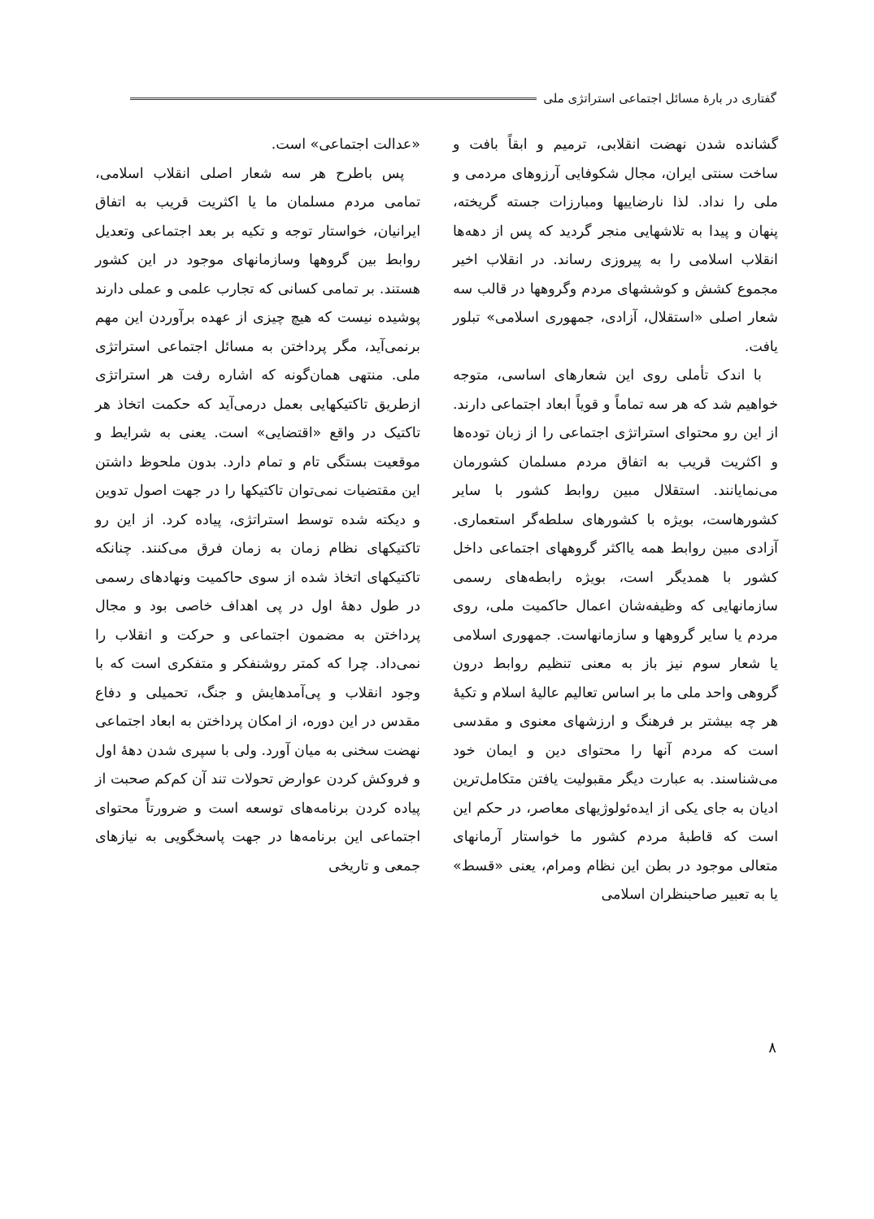گفتاری در بارهٔ مسائل اجتماعی استراتژی ملی
گشانده شدن نهضت انقلابی، ترمیم و ابقاً بافت و ساخت سنتی ایران، مجال شکوفایی آرزوهای مردمی و ملی را نداد. لذا نارضاییها ومبارزات جسته گریخته، پنهان و پیدا به تلاشهایی منجر گردید که پس از دهه‌ها انقلاب اسلامی را به پیروزی رساند. در انقلاب اخیر مجموع کشش و کوششهای مردم وگروهها در قالب سه شعار اصلی «استقلال، آزادی، جمهوری اسلامی» تبلور یافت.
با اندک تأملی روی این شعارهای اساسی، متوجه خواهیم شد که هر سه تماماً و قویاً ابعاد اجتماعی دارند. از این رو محتوای استراتژی اجتماعی را از زبان توده‌ها و اکثریت قریب به اتفاق مردم مسلمان کشورمان می‌نمایانند. استقلال مبین روابط کشور با سایر کشورهاست، بویژه با کشورهای سلطه‌گر استعماری. آزادی مبین روابط همه یااکثر گروههای اجتماعی داخل کشور با همدیگر است، بویژه رابطه‌های رسمی سازمانهایی که وظیفه‌شان اعمال حاکمیت ملی، روی مردم یا سایر گروهها و سازمانهاست. جمهوری اسلامی یا شعار سوم نیز باز به معنی تنظیم روابط درون گروهی واحد ملی ما بر اساس تعالیم عالیهٔ اسلام و تکیهٔ هر چه بیشتر بر فرهنگ و ارزشهای معنوی و مقدسی است که مردم آنها را محتوای دین و ایمان خود می‌شناسند. به عبارت دیگر مقبولیت یافتن متکامل‌ترین ادیان به جای یکی از ایده‌ئولوژیهای معاصر، در حکم این است که قاطبهٔ مردم کشور ما خواستار آرمانهای متعالی موجود در بطن این نظام ومرام، یعنی «قسط» یا به تعبیر صاحبنظران اسلامی
«عدالت اجتماعی» است.
پس باطرح هر سه شعار اصلی انقلاب اسلامی، تمامی مردم مسلمان ما یا اکثریت قریب به اتفاق ایرانیان، خواستار توجه و تکیه بر بعد اجتماعی وتعدیل روابط بین گروهها وسازمانهای موجود در این کشور هستند. بر تمامی کسانی که تجارب علمی و عملی دارند پوشیده نیست که هیچ چیزی از عهده برآوردن این مهم برنمی‌آید، مگر پرداختن به مسائل اجتماعی استراتژی ملی. منتهی همان‌گونه که اشاره رفت هر استراتژی ازطریق تاکتیکهایی بعمل درمی‌آید که حکمت اتخاذ هر تاکتیک در واقع «اقتضایی» است. یعنی به شرایط و موقعیت بستگی تام و تمام دارد. بدون ملحوظ داشتن این مقتضیات نمی‌توان تاکتیکها را در جهت اصول تدوین و دیکته شده توسط استراتژی، پیاده کرد. از این رو تاکتیکهای نظام زمان به زمان فرق می‌کنند. چنانکه تاکتیکهای اتخاذ شده از سوی حاکمیت ونهادهای رسمی در طول دههٔ اول در پی اهداف خاصی بود و مجال پرداختن به مضمون اجتماعی و حرکت و انقلاب را نمی‌داد. چرا که کمتر روشنفکر و متفکری است که با وجود انقلاب و پی‌آمدهایش و جنگ، تحمیلی و دفاع مقدس در این دوره، از امکان پرداختن به ابعاد اجتماعی نهضت سخنی به میان آورد. ولی با سپری شدن دههٔ اول و فروکش کردن عوارض تحولات تند آن کم‌کم صحبت از پیاده کردن برنامه‌های توسعه است و ضرورتاً محتوای اجتماعی این برنامه‌ها در جهت پاسخگویی به نیازهای جمعی و تاریخی
۸